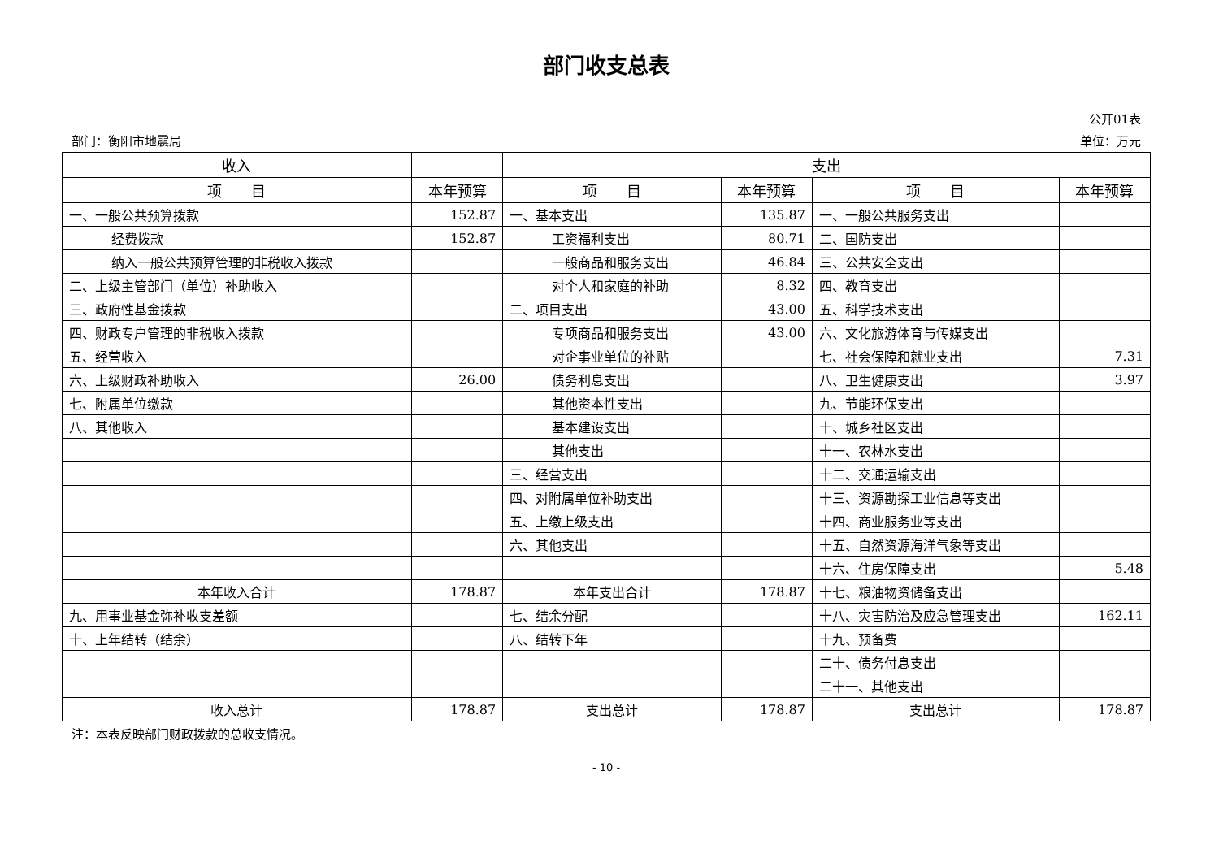部门收支总表
公开01表
部门：衡阳市地震局 单位：万元
| 收入 | | 支出 | | | |
| --- | --- | --- | --- | --- | --- |
| 项 目 | 本年预算 | 项 目 | 本年预算 | 项 目 | 本年预算 |
| 一、一般公共预算拨款 | 152.87 | 一、基本支出 | 135.87 | 一、一般公共服务支出 | |
| 经费拨款 | 152.87 | 工资福利支出 | 80.71 | 二、国防支出 | |
| 纳入一般公共预算管理的非税收入拨款 | | 一般商品和服务支出 | 46.84 | 三、公共安全支出 | |
| 二、上级主管部门（单位）补助收入 | | 对个人和家庭的补助 | 8.32 | 四、教育支出 | |
| 三、政府性基金拨款 | | 二、项目支出 | 43.00 | 五、科学技术支出 | |
| 四、财政专户管理的非税收入拨款 | | 专项商品和服务支出 | 43.00 | 六、文化旅游体育与传媒支出 | |
| 五、经营收入 | | 对企事业单位的补贴 | | 七、社会保障和就业支出 | 7.31 |
| 六、上级财政补助收入 | 26.00 | 债务利息支出 | | 八、卫生健康支出 | 3.97 |
| 七、附属单位缴款 | | 其他资本性支出 | | 九、节能环保支出 | |
| 八、其他收入 | | 基本建设支出 | | 十、城乡社区支出 | |
| | | 其他支出 | | 十一、农林水支出 | |
| | | 三、经营支出 | | 十二、交通运输支出 | |
| | | 四、对附属单位补助支出 | | 十三、资源勘探工业信息等支出 | |
| | | 五、上缴上级支出 | | 十四、商业服务业等支出 | |
| | | 六、其他支出 | | 十五、自然资源海洋气象等支出 | |
| | | | | 十六、住房保障支出 | 5.48 |
| 本年收入合计 | 178.87 | 本年支出合计 | 178.87 | 十七、粮油物资储备支出 | |
| 九、用事业基金弥补收支差额 | | 七、结余分配 | | 十八、灾害防治及应急管理支出 | 162.11 |
| 十、上年结转（结余） | | 八、结转下年 | | 十九、预备费 | |
| | | | | 二十、债务付息支出 | |
| | | | | 二十一、其他支出 | |
| 收入总计 | 178.87 | 支出总计 | 178.87 | 支出总计 | 178.87 |
注：本表反映部门财政拨款的总收支情况。
- 10 -